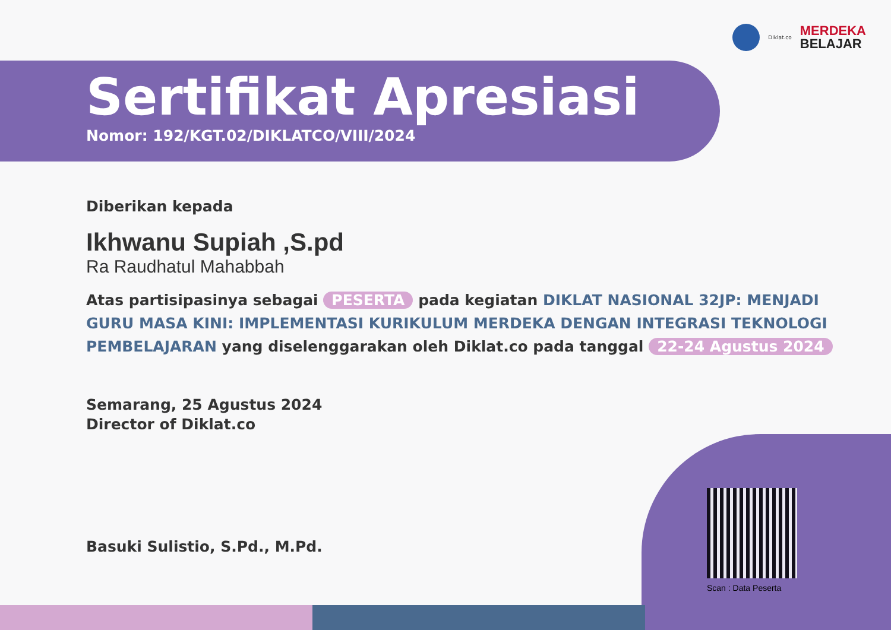Diklat.co
MERDEKA
BELAJAR
Sertifikat Apresiasi
Nomor: 192/KGT.02/DIKLATCO/VIII/2024
Diberikan kepada
Ikhwanu Supiah ,S.pd
Ra Raudhatul Mahabbah
Atas partisipasinya sebagai PESERTA pada kegiatan DIKLAT NASIONAL 32JP: MENJADI GURU MASA KINI: IMPLEMENTASI KURIKULUM MERDEKA DENGAN INTEGRASI TEKNOLOGI PEMBELAJARAN yang diselenggarakan oleh Diklat.co pada tanggal 22-24 Agustus 2024
Semarang, 25 Agustus 2024
Director of Diklat.co
Basuki Sulistio, S.Pd., M.Pd.
Scan : Data Peserta